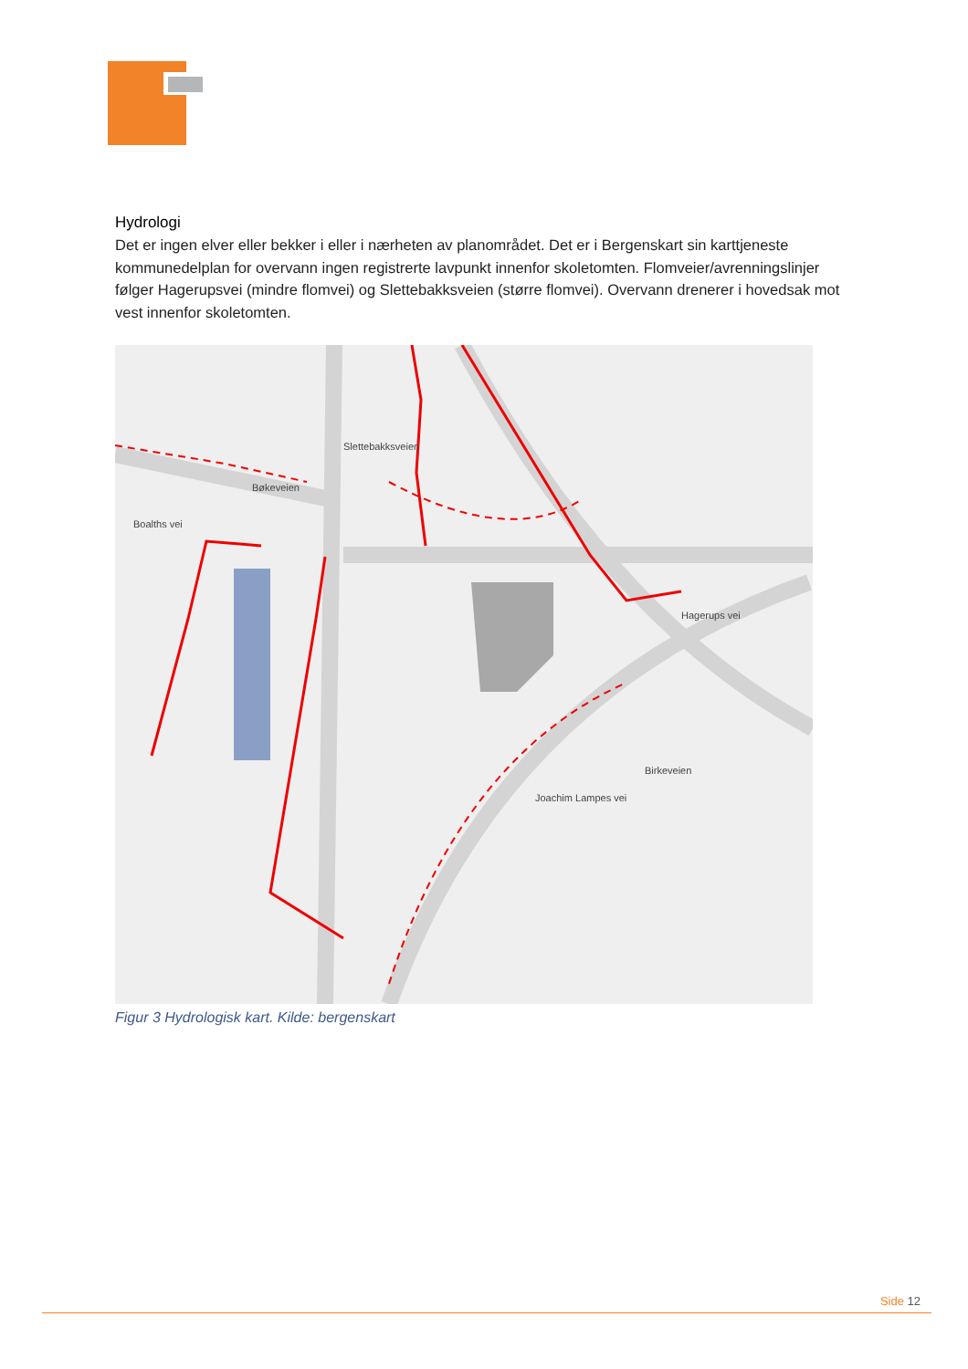Hydrologi
Det er ingen elver eller bekker i eller i nærheten av planområdet. Det er i Bergenskart sin karttjeneste kommunedelplan for overvann ingen registrerte lavpunkt innenfor skoletomten. Flomveier/avrenningslinjer følger Hagerupsvei (mindre flomvei) og Slettebakksveien (større flomvei). Overvann drenerer i hovedsak mot vest innenfor skoletomten.
Slettebakksveien
Bøkeveien
Boalths vei
Hagerups vei
Birkeveien
Joachim Lampes vei
Figur 3 Hydrologisk kart. Kilde: bergenskart
Side 12